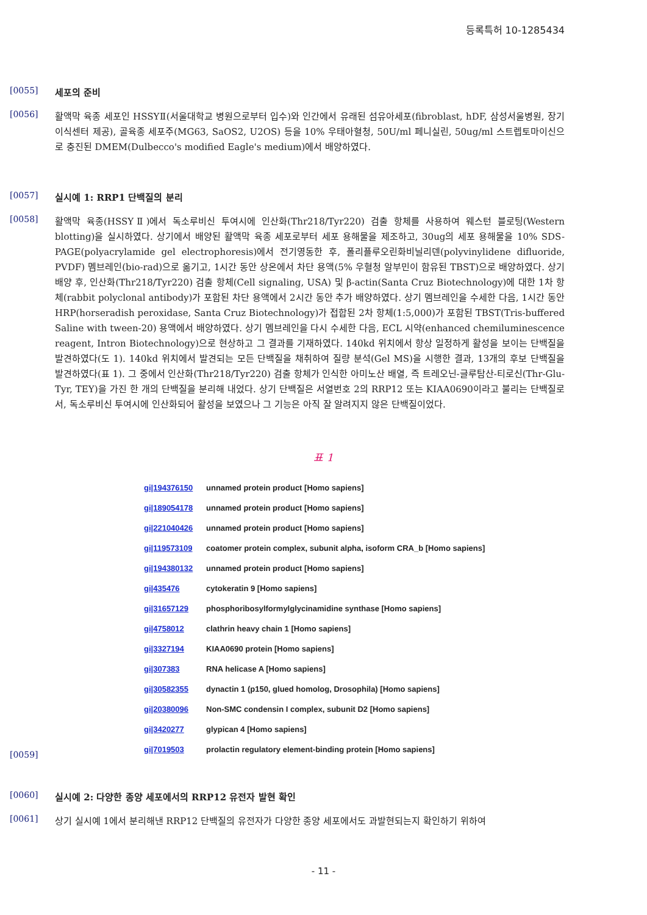등록특허 10-1285434
[0055]
세포의 준비
[0056]
활액막 육종 세포인 HSSYⅡ(서울대학교 병원으로부터 입수)와 인간에서 유래된 섬유아세포(fibroblast, hDF, 삼성서울병원, 장기이식센터 제공), 골육종 세포주(MG63, SaOS2, U2OS) 등을 10% 우태아혈청, 50U/ml 페니실린, 50ug/ml 스트렙토마이신으로 충진된 DMEM(Dulbecco's modified Eagle's medium)에서 배양하였다.
[0057]
실시예 1: RRP1 단백질의 분리
[0058]
활액막 육종(HSSYⅡ)에서 독소루비신 투여시에 인산화(Thr218/Tyr220) 검출 항체를 사용하여 웨스턴 블로팅(Western blotting)을 실시하였다. 상기에서 배양된 활액막 육종 세포로부터 세포 용해물을 제조하고, 30ug의 세포 용해물을 10% SDS-PAGE(polyacrylamide gel electrophoresis)에서 전기영동한 후, 폴리플루오린화비닐리덴(polyvinylidene difluoride, PVDF) 멤브레인(bio-rad)으로 옮기고, 1시간 동안 상온에서 차단 용액(5% 우혈청 알부민이 함유된 TBST)으로 배양하였다. 상기 배양 후, 인산화(Thr218/Tyr220) 검출 항체(Cell signaling, USA) 및 β-actin(Santa Cruz Biotechnology)에 대한 1차 항체(rabbit polyclonal antibody)가 포함된 차단 용액에서 2시간 동안 추가 배양하였다. 상기 멤브레인을 수세한 다음, 1시간 동안 HRP(horseradish peroxidase, Santa Cruz Biotechnology)가 접합된 2차 항체(1:5,000)가 포함된 TBST(Tris-buffered Saline with tween-20) 용액에서 배양하였다. 상기 멤브레인을 다시 수세한 다음, ECL 시약(enhanced chemiluminescence reagent, Intron Biotechnology)으로 현상하고 그 결과를 기재하였다. 140kd 위치에서 항상 일정하게 활성을 보이는 단백질을 발견하였다(도 1). 140kd 위치에서 발견되는 모든 단백질을 채취하여 질량 분석(Gel MS)을 시행한 결과, 13개의 후보 단백질을 발견하였다(표 1). 그 중에서 인산화(Thr218/Tyr220) 검출 항체가 인식한 아미노산 배열, 즉 트레오닌-글루탐산-티로신(Thr-Glu-Tyr, TEY)을 가진 한 개의 단백질을 분리해 내었다. 상기 단백질은 서열번호 2의 RRP12 또는 KIAA0690이라고 불리는 단백질로서, 독소루비신 투여시에 인산화되어 활성을 보였으나 그 기능은 아직 잘 알려지지 않은 단백질이었다.
표 1
[0059]
| gi/194376150 | unnamed protein product [Homo sapiens] |
| gi/189054178 | unnamed protein product [Homo sapiens] |
| gi/221040426 | unnamed protein product [Homo sapiens] |
| gi/119573109 | coatomer protein complex, subunit alpha, isoform CRA_b [Homo sapiens] |
| gi/194380132 | unnamed protein product [Homo sapiens] |
| gi/435476 | cytokeratin 9 [Homo sapiens] |
| gi/31657129 | phosphoribosylformylglycinamidine synthase [Homo sapiens] |
| gi/4758012 | clathrin heavy chain 1 [Homo sapiens] |
| gi/3327194 | KIAA0690 protein [Homo sapiens] |
| gi/307383 | RNA helicase A [Homo sapiens] |
| gi/30582355 | dynactin 1 (p150, glued homolog, Drosophila) [Homo sapiens] |
| gi/20380096 | Non-SMC condensin I complex, subunit D2 [Homo sapiens] |
| gi/3420277 | glypican 4 [Homo sapiens] |
| gi/7019503 | prolactin regulatory element-binding protein [Homo sapiens] |
[0060]
실시예 2: 다양한 종양 세포에서의 RRP12 유전자 발현 확인
[0061]
상기 실시예 1에서 분리해낸 RRP12 단백질의 유전자가 다양한 종양 세포에서도 과발현되는지 확인하기 위하여
- 11 -